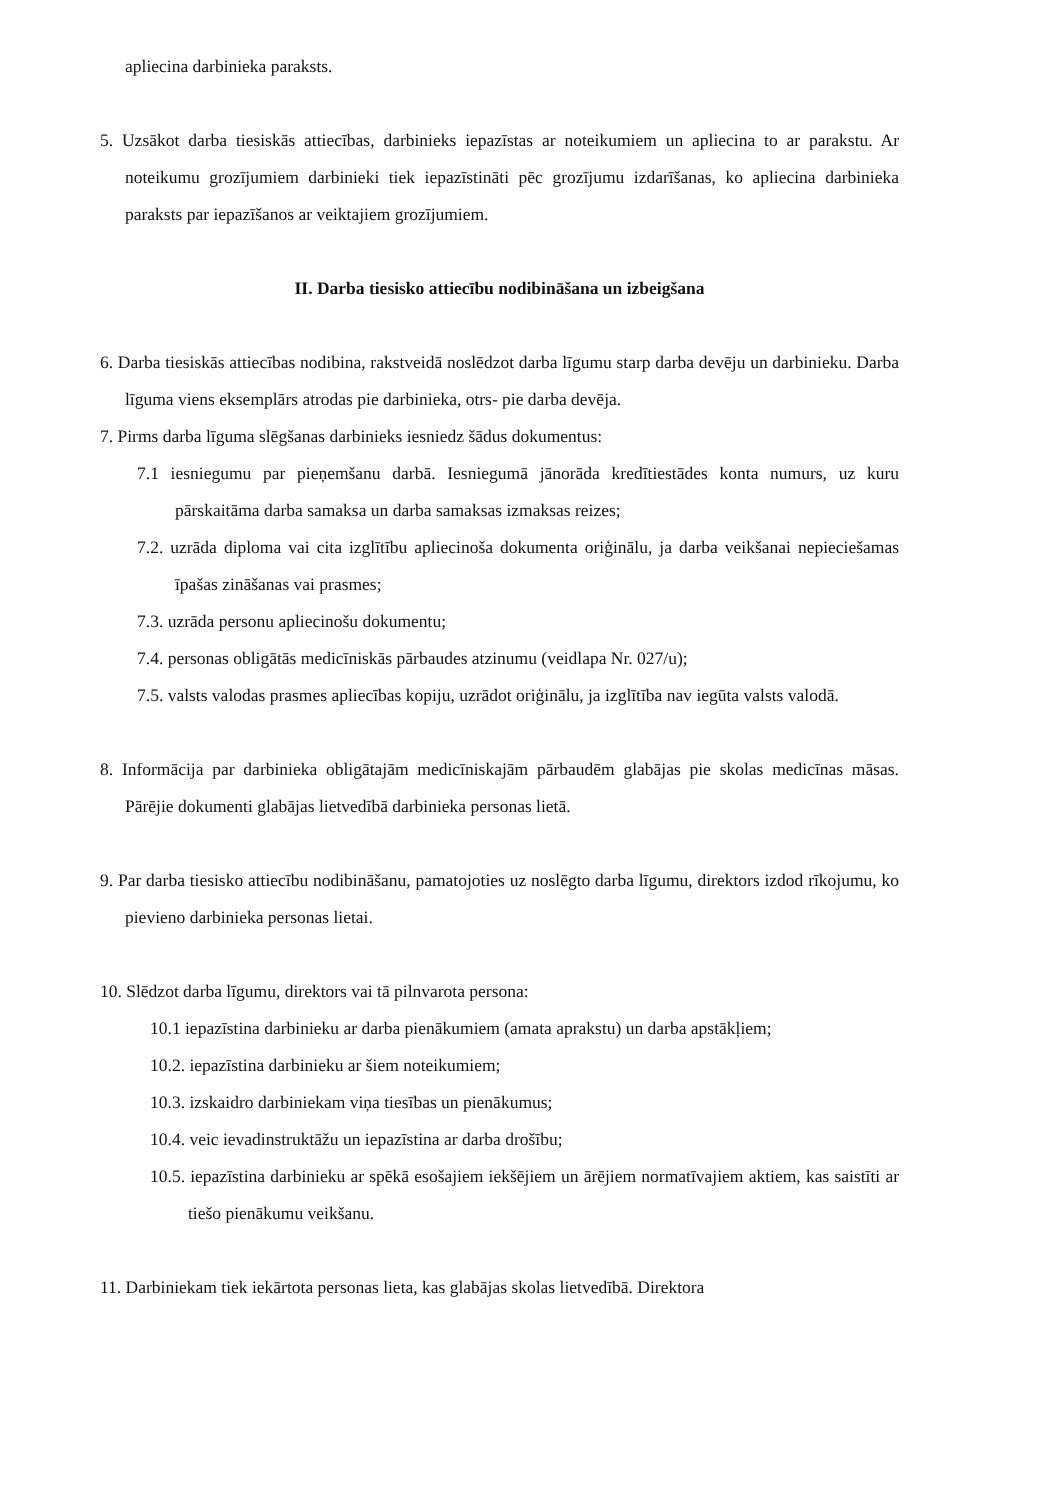apliecina darbinieka paraksts.
5. Uzsākot darba tiesiskās attiecības, darbinieks iepazīstas ar noteikumiem un apliecina to ar parakstu. Ar noteikumu grozījumiem darbinieki tiek iepazīstināti pēc grozījumu izdarīšanas, ko apliecina darbinieka paraksts par iepazīšanos ar veiktajiem grozījumiem.
II. Darba tiesisko attiecību nodibināšana un izbeigšana
6. Darba tiesiskās attiecības nodibina, rakstveidā noslēdzot darba līgumu starp darba devēju un darbinieku. Darba līguma viens eksemplārs atrodas pie darbinieka, otrs- pie darba devēja.
7. Pirms darba līguma slēgšanas darbinieks iesniedz šādus dokumentus:
7.1 iesniegumu par pieņemšanu darbā. Iesniegumā jānorāda kredītiestādes konta numurs, uz kuru pārskaitāma darba samaksa un darba samaksas izmaksas reizes;
7.2. uzrāda diploma vai cita izglītību apliecinoša dokumenta oriģinālu, ja darba veikšanai nepieciešamas īpašas zināšanas vai prasmes;
7.3. uzrāda personu apliecinošu dokumentu;
7.4. personas obligātās medicīniskās pārbaudes atzinumu (veidlapa Nr. 027/u);
7.5. valsts valodas prasmes apliecības kopiju, uzrādot oriģinālu, ja izglītība nav iegūta valsts valodā.
8. Informācija par darbinieka obligātajām medicīniskajām pārbaudēm glabājas pie skolas medicīnas māsas. Pārējie dokumenti glabājas lietvedībā darbinieka personas lietā.
9. Par darba tiesisko attiecību nodibināšanu, pamatojoties uz noslēgto darba līgumu, direktors izdod rīkojumu, ko pievieno darbinieka personas lietai.
10. Slēdzot darba līgumu, direktors vai tā pilnvarota persona:
10.1 iepazīstina darbinieku ar darba pienākumiem (amata aprakstu) un darba apstākļiem;
10.2. iepazīstina darbinieku ar šiem noteikumiem;
10.3. izskaidro darbiniekam viņa tiesības un pienākumus;
10.4. veic ievadinstruktāžu un iepazīstina ar darba drošību;
10.5. iepazīstina darbinieku ar spēkā esošajiem iekšējiem un ārējiem normatīvajiem aktiem, kas saistīti ar tiešo pienākumu veikšanu.
11. Darbiniekam tiek iekārtota personas lieta, kas glabājas skolas lietvedībā. Direktora